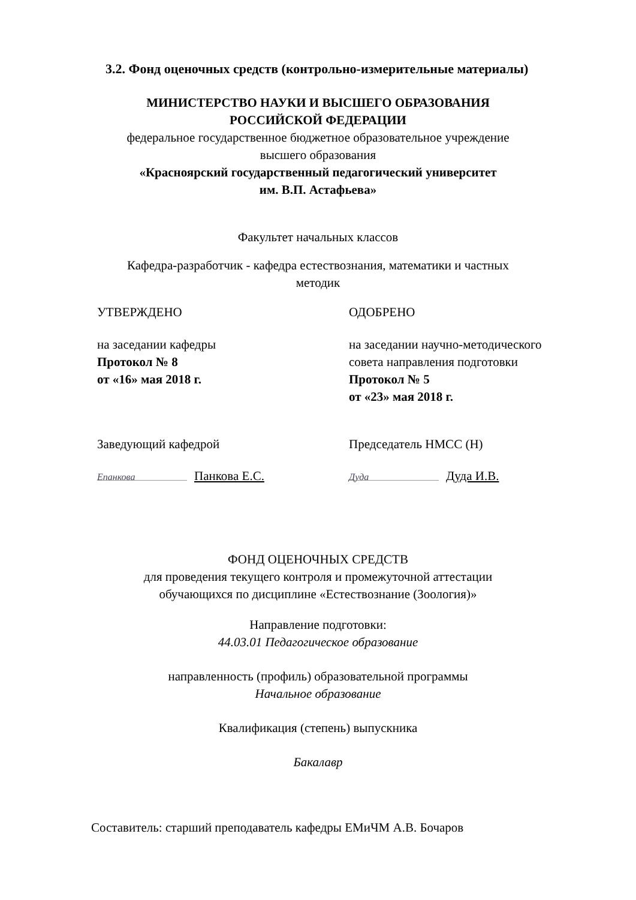3.2. Фонд оценочных средств (контрольно-измерительные материалы)
МИНИСТЕРСТВО НАУКИ И ВЫСШЕГО ОБРАЗОВАНИЯ
РОССИЙСКОЙ ФЕДЕРАЦИИ
федеральное государственное бюджетное образовательное учреждение
высшего образования
«Красноярский государственный педагогический университет
им. В.П. Астафьева»
Факультет начальных классов
Кафедра-разработчик - кафедра естествознания, математики и частных
методик
УТВЕРЖДЕНО
на заседании кафедры
Протокол № 8
от «16» мая 2018 г.
ОДОБРЕНО
на заседании научно-методического
совета направления подготовки
Протокол № 5
от «23» мая 2018 г.
Заведующий кафедрой
Епанкова Панкова Е.С.
Председатель НМСС (Н)
Дуда Дуда И.В.
ФОНД ОЦЕНОЧНЫХ СРЕДСТВ
для проведения текущего контроля и промежуточной аттестации
обучающихся по дисциплине «Естествознание (Зоология)»
Направление подготовки:
44.03.01 Педагогическое образование
направленность (профиль) образовательной программы
Начальное образование
Квалификация (степень) выпускника
Бакалавр
Составитель: старший преподаватель кафедры ЕМиЧМ А.В. Бочаров